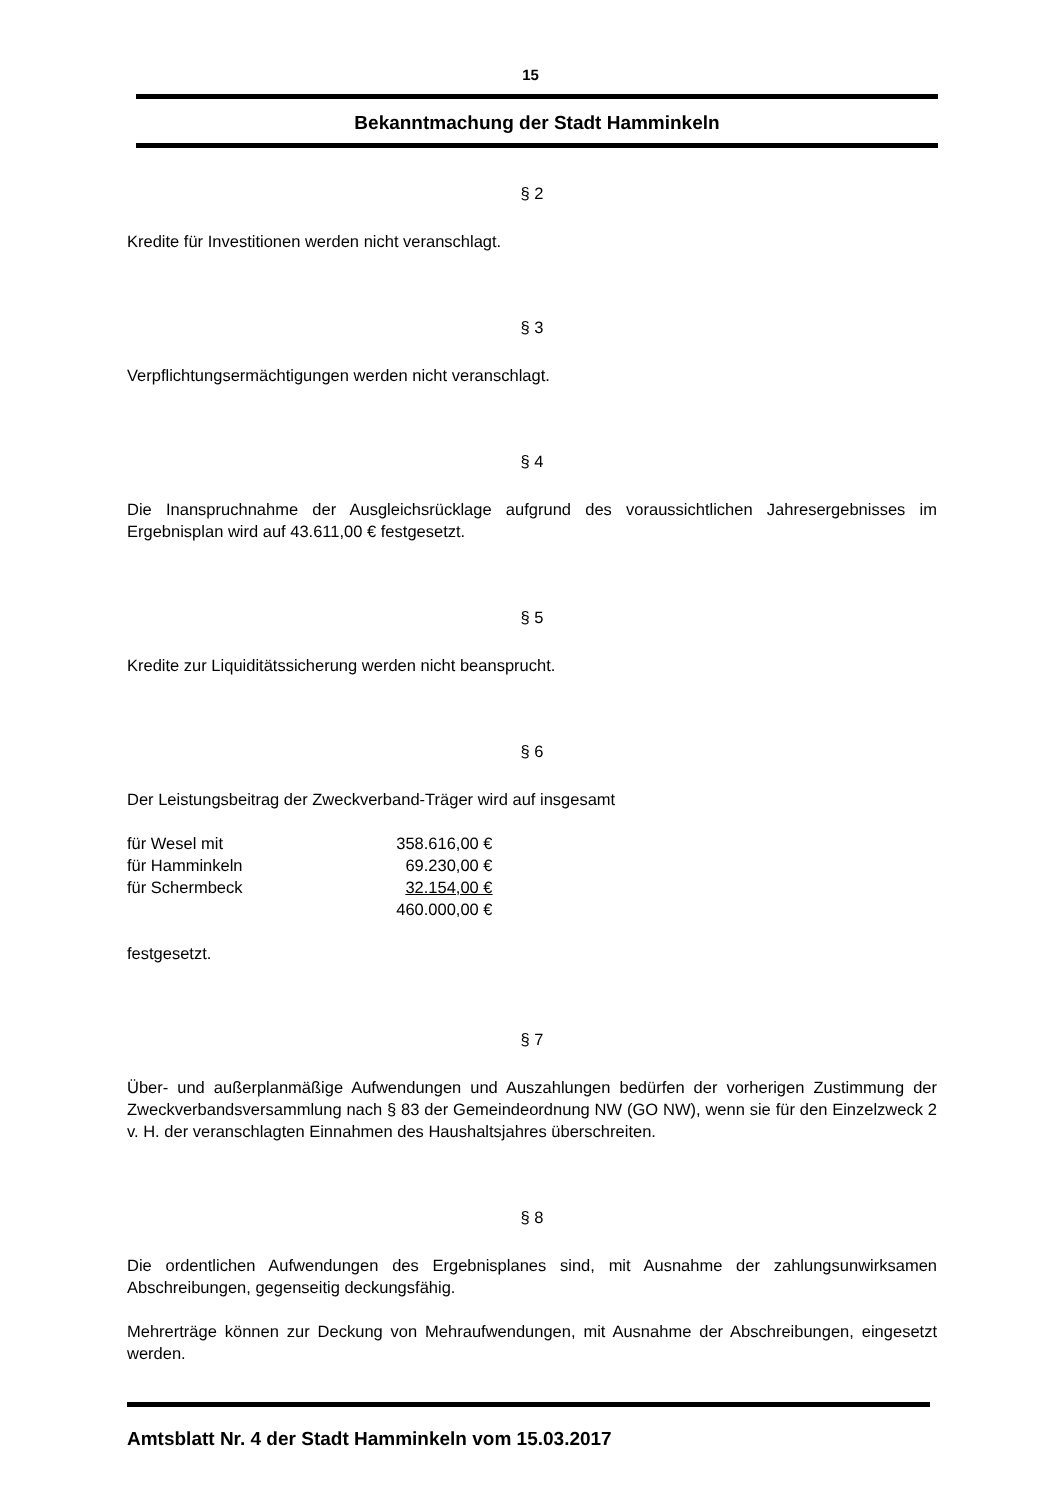15
Bekanntmachung der Stadt Hamminkeln
§ 2
Kredite für Investitionen werden nicht veranschlagt.
§ 3
Verpflichtungsermächtigungen werden nicht veranschlagt.
§ 4
Die Inanspruchnahme der Ausgleichsrücklage aufgrund des voraussichtlichen Jahresergebnisses im Ergebnisplan wird auf 43.611,00 € festgesetzt.
§ 5
Kredite zur Liquiditätssicherung werden nicht beansprucht.
§ 6
Der Leistungsbeitrag der Zweckverband-Träger wird auf insgesamt
| für Wesel mit | 358.616,00 € |
| für Hamminkeln | 69.230,00 € |
| für Schermbeck | 32.154,00 € |
| | 460.000,00 € |
festgesetzt.
§ 7
Über- und außerplanmäßige Aufwendungen und Auszahlungen bedürfen der vorherigen Zustimmung der Zweckverbandsversammlung nach § 83 der Gemeindeordnung NW (GO NW), wenn sie für den Einzelzweck 2 v. H. der veranschlagten Einnahmen des Haushaltsjahres überschreiten.
§ 8
Die ordentlichen Aufwendungen des Ergebnisplanes sind, mit Ausnahme der zahlungsunwirksamen Abschreibungen, gegenseitig deckungsfähig.
Mehrerträge können zur Deckung von Mehraufwendungen, mit Ausnahme der Abschreibungen, eingesetzt werden.
Amtsblatt Nr. 4 der Stadt Hamminkeln vom 15.03.2017